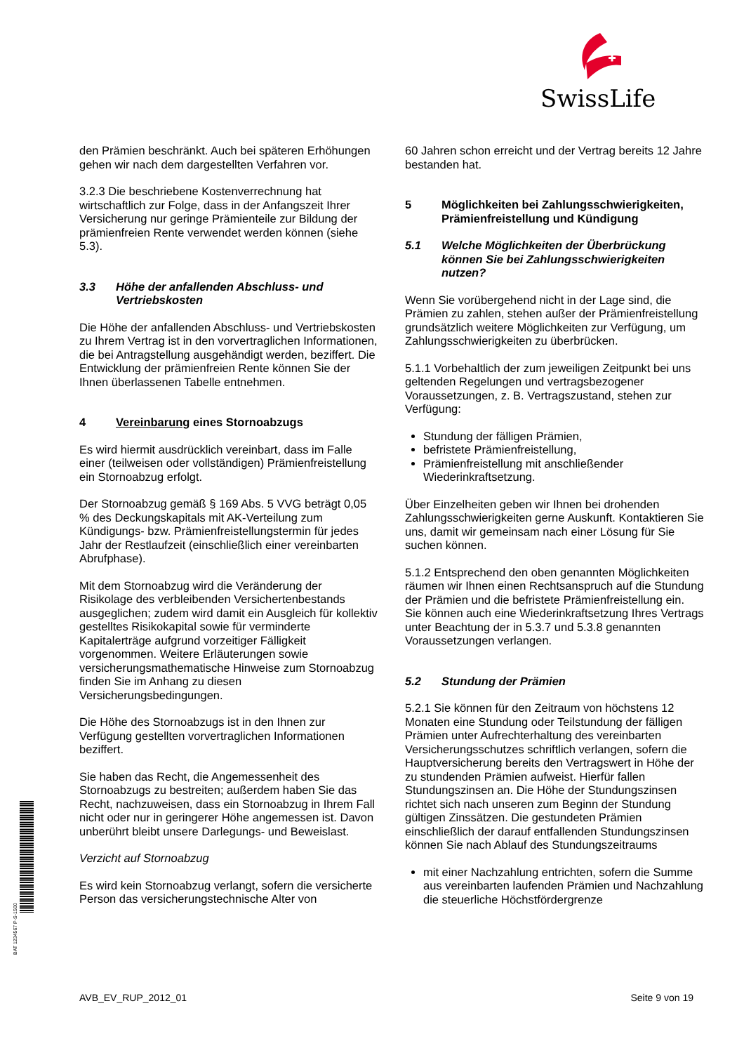SwissLife
den Prämien beschränkt. Auch bei späteren Erhöhungen gehen wir nach dem dargestellten Verfahren vor.
3.2.3 Die beschriebene Kostenverrechnung hat wirtschaftlich zur Folge, dass in der Anfangszeit Ihrer Versicherung nur geringe Prämienteile zur Bildung der prämienfreien Rente verwendet werden können (siehe 5.3).
3.3 Höhe der anfallenden Abschluss- und Vertriebskosten
Die Höhe der anfallenden Abschluss- und Vertriebskosten zu Ihrem Vertrag ist in den vorvertraglichen Informationen, die bei Antragstellung ausgehändigt werden, beziffert. Die Entwicklung der prämienfreien Rente können Sie der Ihnen überlassenen Tabelle entnehmen.
4 Vereinbarung eines Stornoabzugs
Es wird hiermit ausdrücklich vereinbart, dass im Falle einer (teilweisen oder vollständigen) Prämienfreistellung ein Stornoabzug erfolgt.
Der Stornoabzug gemäß § 169 Abs. 5 VVG beträgt 0,05 % des Deckungskapitals mit AK-Verteilung zum Kündigungs- bzw. Prämienfreistellungstermin für jedes Jahr der Restlaufzeit (einschließlich einer vereinbarten Abrufphase).
Mit dem Stornoabzug wird die Veränderung der Risikolage des verbleibenden Versichertenbestands ausgeglichen; zudem wird damit ein Ausgleich für kollektiv gestelltes Risikokapital sowie für verminderte Kapitalerträge aufgrund vorzeitiger Fälligkeit vorgenommen. Weitere Erläuterungen sowie versicherungsmathematische Hinweise zum Stornoabzug finden Sie im Anhang zu diesen Versicherungsbedingungen.
Die Höhe des Stornoabzugs ist in den Ihnen zur Verfügung gestellten vorvertraglichen Informationen beziffert.
Sie haben das Recht, die Angemessenheit des Stornoabzugs zu bestreiten; außerdem haben Sie das Recht, nachzuweisen, dass ein Stornoabzug in Ihrem Fall nicht oder nur in geringerer Höhe angemessen ist. Davon unberührt bleibt unsere Darlegungs- und Beweislast.
Verzicht auf Stornoabzug
Es wird kein Stornoabzug verlangt, sofern die versicherte Person das versicherungstechnische Alter von
60 Jahren schon erreicht und der Vertrag bereits 12 Jahre bestanden hat.
5 Möglichkeiten bei Zahlungsschwierigkeiten, Prämienfreistellung und Kündigung
5.1 Welche Möglichkeiten der Überbrückung können Sie bei Zahlungsschwierigkeiten nutzen?
Wenn Sie vorübergehend nicht in der Lage sind, die Prämien zu zahlen, stehen außer der Prämienfreistellung grundsätzlich weitere Möglichkeiten zur Verfügung, um Zahlungsschwierigkeiten zu überbrücken.
5.1.1 Vorbehaltlich der zum jeweiligen Zeitpunkt bei uns geltenden Regelungen und vertragsbezogener Voraussetzungen, z. B. Vertragszustand, stehen zur Verfügung:
Stundung der fälligen Prämien,
befristete Prämienfreistellung,
Prämienfreistellung mit anschließender Wiederinkraftsetzung.
Über Einzelheiten geben wir Ihnen bei drohenden Zahlungsschwierigkeiten gerne Auskunft. Kontaktieren Sie uns, damit wir gemeinsam nach einer Lösung für Sie suchen können.
5.1.2 Entsprechend den oben genannten Möglichkeiten räumen wir Ihnen einen Rechtsanspruch auf die Stundung der Prämien und die befristete Prämienfreistellung ein. Sie können auch eine Wiederinkraftsetzung Ihres Vertrags unter Beachtung der in 5.3.7 und 5.3.8 genannten Voraussetzungen verlangen.
5.2 Stundung der Prämien
5.2.1 Sie können für den Zeitraum von höchstens 12 Monaten eine Stundung oder Teilstundung der fälligen Prämien unter Aufrechterhaltung des vereinbarten Versicherungsschutzes schriftlich verlangen, sofern die Hauptversicherung bereits den Vertragswert in Höhe der zu stundenden Prämien aufweist. Hierfür fallen Stundungszinsen an. Die Höhe der Stundungszinsen richtet sich nach unseren zum Beginn der Stundung gültigen Zinssätzen. Die gestundeten Prämien einschließlich der darauf entfallenden Stundungszinsen können Sie nach Ablauf des Stundungszeitraums
mit einer Nachzahlung entrichten, sofern die Summe aus vereinbarten laufenden Prämien und Nachzahlung die steuerliche Höchstfördergrenze
BAT 1234567 P-S-1500
AVB_EV_RUP_2012_01 Seite 9 von 19